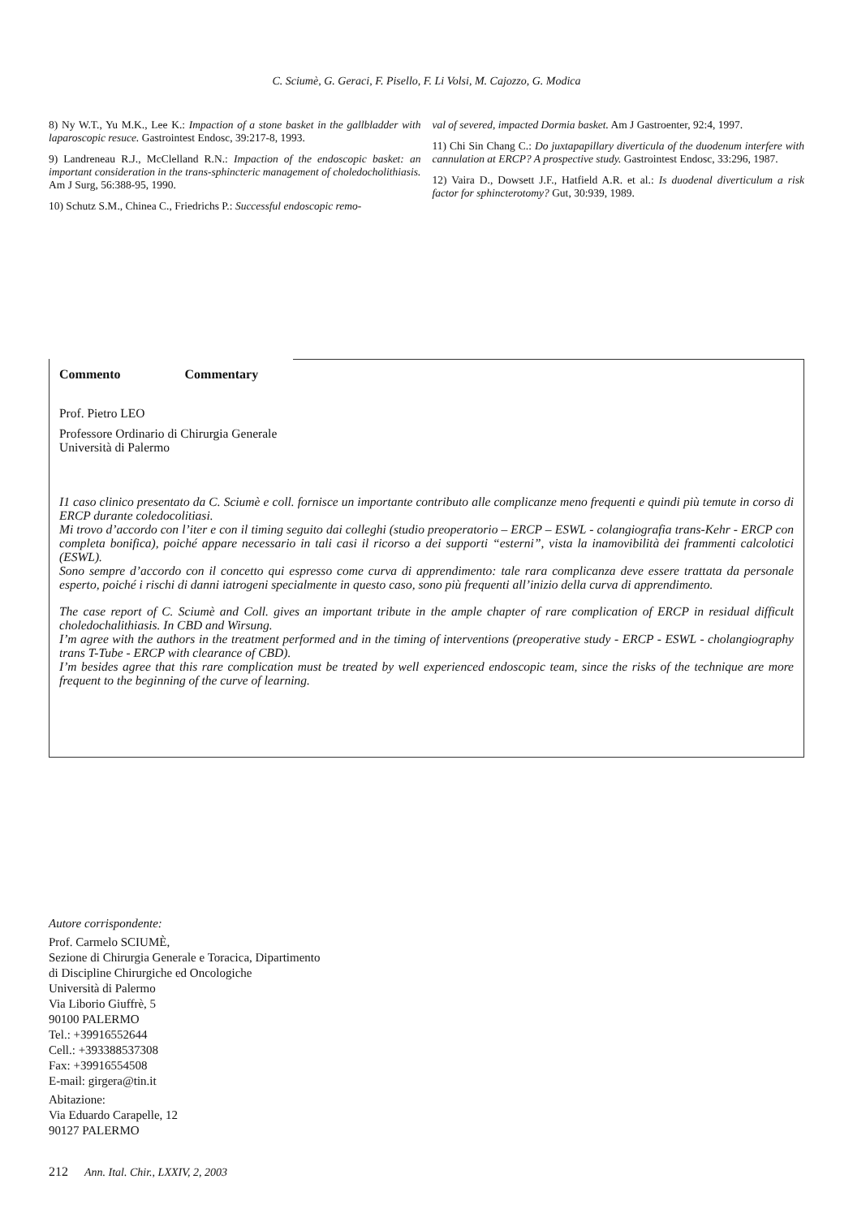C. Sciumè, G. Geraci, F. Pisello, F. Li Volsi, M. Cajozzo, G. Modica
8) Ny W.T., Yu M.K., Lee K.: Impaction of a stone basket in the gallbladder with laparoscopic resuce. Gastrointest Endosc, 39:217-8, 1993.
9) Landreneau R.J., McClelland R.N.: Impaction of the endoscopic basket: an important consideration in the trans-sphincteric management of choledocholithiasis. Am J Surg, 56:388-95, 1990.
10) Schutz S.M., Chinea C., Friedrichs P.: Successful endoscopic remo-
val of severed, impacted Dormia basket. Am J Gastroenter, 92:4, 1997.
11) Chi Sin Chang C.: Do juxtapapillary diverticula of the duodenum interfere with cannulation at ERCP? A prospective study. Gastrointest Endosc, 33:296, 1987.
12) Vaira D., Dowsett J.F., Hatfield A.R. et al.: Is duodenal diverticulum a risk factor for sphincterotomy? Gut, 30:939, 1989.
Commento Commentary
Prof. Pietro LEO
Professore Ordinario di Chirurgia Generale
Università di Palermo
I1 caso clinico presentato da C. Sciumè e coll. fornisce un importante contributo alle complicanze meno frequenti e quindi più temute in corso di ERCP durante coledocolitiasi.
Mi trovo d’accordo con l’iter e con il timing seguito dai colleghi (studio preoperatorio – ERCP – ESWL - colangiografia trans-Kehr - ERCP con completa bonifica), poiché appare necessario in tali casi il ricorso a dei supporti “esterni”, vista la inamovibilità dei frammenti calcolotici (ESWL).
Sono sempre d’accordo con il concetto qui espresso come curva di apprendimento: tale rara complicanza deve essere trattata da personale esperto, poiché i rischi di danni iatrogeni specialmente in questo caso, sono più frequenti all’inizio della curva di apprendimento.
The case report of C. Sciumè and Coll. gives an important tribute in the ample chapter of rare complication of ERCP in residual difficult choledochalithiasis. In CBD and Wirsung.
I’m agree with the authors in the treatment performed and in the timing of interventions (preoperative study - ERCP - ESWL - cholangiography trans T-Tube - ERCP with clearance of CBD).
I’m besides agree that this rare complication must be treated by well experienced endoscopic team, since the risks of the technique are more frequent to the beginning of the curve of learning.
Autore corrispondente:
Prof. Carmelo SCIUMÈ,
Sezione di Chirurgia Generale e Toracica, Dipartimento
di Discipline Chirurgiche ed Oncologiche
Università di Palermo
Via Liborio Giuffrè, 5
90100 PALERMO
Tel.: +39916552644
Cell.: +393388537308
Fax: +39916554508
E-mail: girgera@tin.it
Abitazione:
Via Eduardo Carapelle, 12
90127 PALERMO
212 Ann. Ital. Chir., LXXIV, 2, 2003